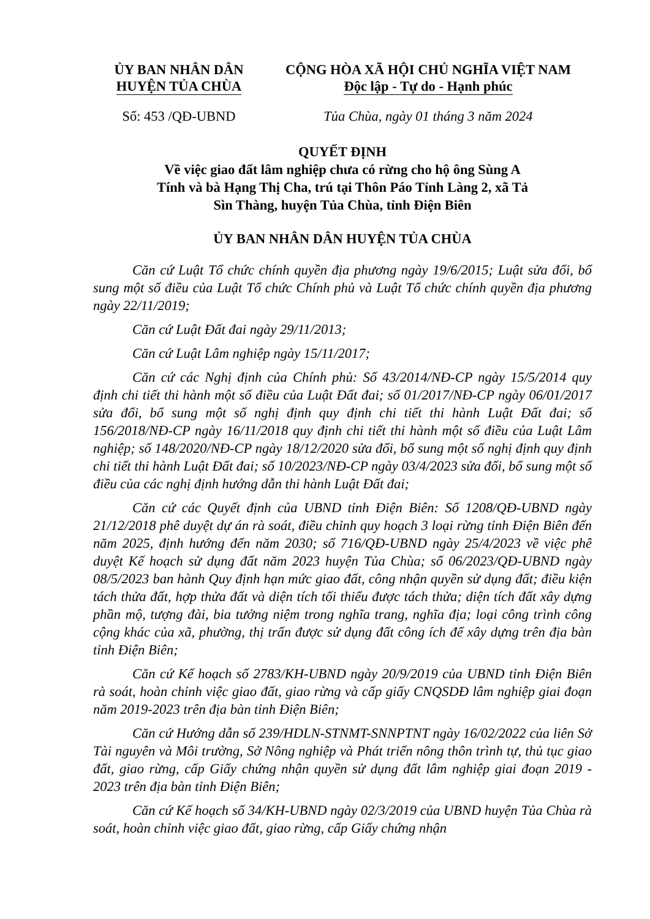ỦY BAN NHÂN DÂN
HUYỆN TỦA CHÙA
CỘNG HÒA XÃ HỘI CHỦ NGHĨA VIỆT NAM
Độc lập - Tự do - Hạnh phúc
Số: 453 /QĐ-UBND Tủa Chùa, ngày 01 tháng 3 năm 2024
QUYẾT ĐỊNH
Về việc giao đất lâm nghiệp chưa có rừng cho hộ ông Sùng A
Tính và bà Hạng Thị Cha, trú tại Thôn Páo Tỉnh Làng 2, xã Tả
Sìn Thàng, huyện Tủa Chùa, tỉnh Điện Biên
ỦY BAN NHÂN DÂN HUYỆN TỦA CHÙA
Căn cứ Luật Tổ chức chính quyền địa phương ngày 19/6/2015; Luật sửa đổi, bổ sung một số điều của Luật Tổ chức Chính phủ và Luật Tổ chức chính quyền địa phương ngày 22/11/2019;
Căn cứ Luật Đất đai ngày 29/11/2013;
Căn cứ Luật Lâm nghiệp ngày 15/11/2017;
Căn cứ các Nghị định của Chính phủ: Số 43/2014/NĐ-CP ngày 15/5/2014 quy định chi tiết thi hành một số điều của Luật Đất đai; số 01/2017/NĐ-CP ngày 06/01/2017 sửa đổi, bổ sung một số nghị định quy định chi tiết thi hành Luật Đất đai; số 156/2018/NĐ-CP ngày 16/11/2018 quy định chi tiết thi hành một số điều của Luật Lâm nghiệp; số 148/2020/NĐ-CP ngày 18/12/2020 sửa đổi, bổ sung một số nghị định quy định chi tiết thi hành Luật Đất đai; số 10/2023/NĐ-CP ngày 03/4/2023 sửa đổi, bổ sung một số điều của các nghị định hướng dẫn thi hành Luật Đất đai;
Căn cứ các Quyết định của UBND tỉnh Điện Biên: Số 1208/QĐ-UBND ngày 21/12/2018 phê duyệt dự án rà soát, điều chỉnh quy hoạch 3 loại rừng tỉnh Điện Biên đến năm 2025, định hướng đến năm 2030; số 716/QĐ-UBND ngày 25/4/2023 về việc phê duyệt Kế hoạch sử dụng đất năm 2023 huyện Tủa Chùa; số 06/2023/QĐ-UBND ngày 08/5/2023 ban hành Quy định hạn mức giao đất, công nhận quyền sử dụng đất; điều kiện tách thửa đất, hợp thửa đất và diện tích tối thiểu được tách thửa; diện tích đất xây dựng phần mộ, tượng đài, bia tưởng niệm trong nghĩa trang, nghĩa địa; loại công trình công cộng khác của xã, phường, thị trấn được sử dụng đất công ích để xây dựng trên địa bàn tỉnh Điện Biên;
Căn cứ Kế hoạch số 2783/KH-UBND ngày 20/9/2019 của UBND tỉnh Điện Biên rà soát, hoàn chỉnh việc giao đất, giao rừng và cấp giấy CNQSDĐ lâm nghiệp giai đoạn năm 2019-2023 trên địa bàn tỉnh Điện Biên;
Căn cứ Hướng dẫn số 239/HDLN-STNMT-SNNPTNT ngày 16/02/2022 của liên Sở Tài nguyên và Môi trường, Sở Nông nghiệp và Phát triển nông thôn trình tự, thủ tục giao đất, giao rừng, cấp Giấy chứng nhận quyền sử dụng đất lâm nghiệp giai đoạn 2019 - 2023 trên địa bàn tỉnh Điện Biên;
Căn cứ Kế hoạch số 34/KH-UBND ngày 02/3/2019 của UBND huyện Tủa Chùa rà soát, hoàn chỉnh việc giao đất, giao rừng, cấp Giấy chứng nhận